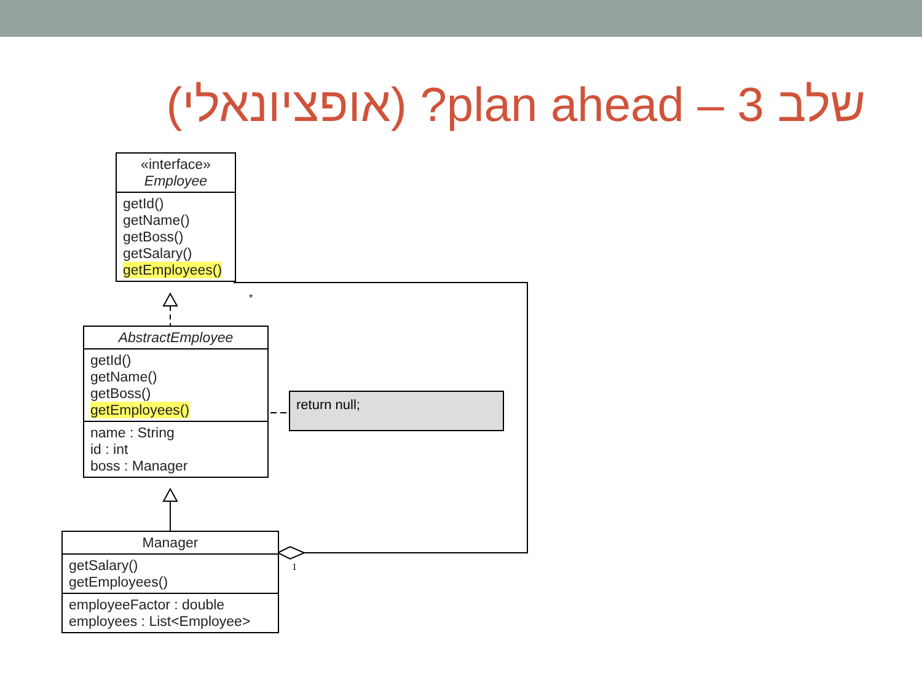שלב 3 – plan ahead? (אופציונאלי)
*
1
«interface»
Employee
getId()
getName()
getBoss()
getSalary()
getEmployees()
AbstractEmployee
getId()
getName()
getBoss()
getEmployees()
name : String
id : int
boss : Manager
return null;
Manager
getSalary()
getEmployees()
employeeFactor : double
employees : List<Employee>